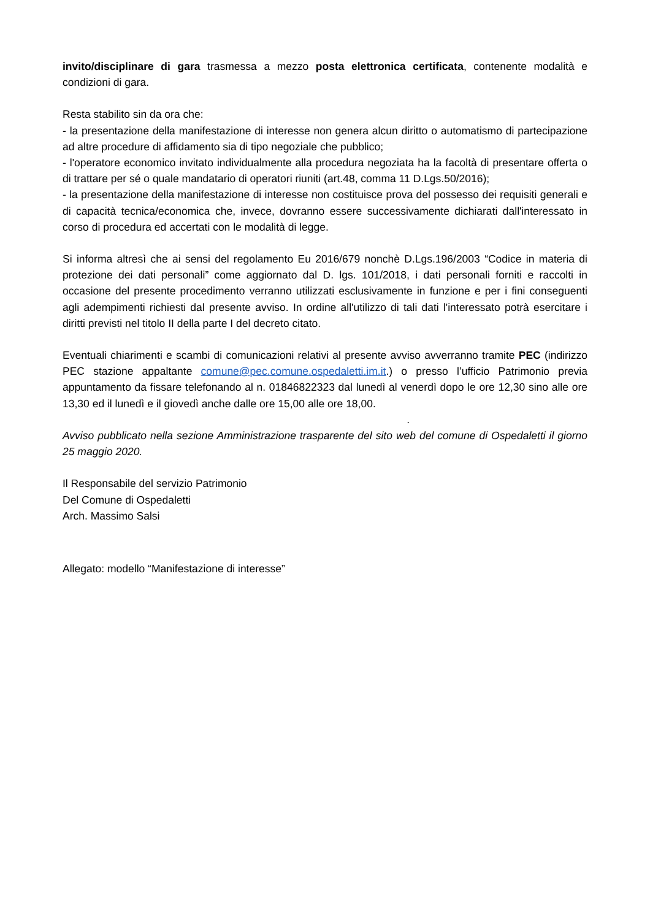invito/disciplinare di gara trasmessa a mezzo posta elettronica certificata, contenente modalità e condizioni di gara.
Resta stabilito sin da ora che:
- la presentazione della manifestazione di interesse non genera alcun diritto o automatismo di partecipazione ad altre procedure di affidamento sia di tipo negoziale che pubblico;
- l'operatore economico invitato individualmente alla procedura negoziata ha la facoltà di presentare offerta o di trattare per sé o quale mandatario di operatori riuniti (art.48, comma 11 D.Lgs.50/2016);
- la presentazione della manifestazione di interesse non costituisce prova del possesso dei requisiti generali e di capacità tecnica/economica che, invece, dovranno essere successivamente dichiarati dall'interessato in corso di procedura ed accertati con le modalità di legge.
Si informa altresì che ai sensi del regolamento Eu 2016/679 nonchè D.Lgs.196/2003 “Codice in materia di protezione dei dati personali” come aggiornato dal D. lgs. 101/2018, i dati personali forniti e raccolti in occasione del presente procedimento verranno utilizzati esclusivamente in funzione e per i fini conseguenti agli adempimenti richiesti dal presente avviso. In ordine all'utilizzo di tali dati l'interessato potrà esercitare i diritti previsti nel titolo II della parte I del decreto citato.
Eventuali chiarimenti e scambi di comunicazioni relativi al presente avviso avverranno tramite PEC (indirizzo PEC stazione appaltante comune@pec.comune.ospedaletti.im.it.) o presso l’ufficio Patrimonio previa appuntamento da fissare telefonando al n. 01846822323 dal lunedì al venerdì dopo le ore 12,30 sino alle ore 13,30 ed il lunedì e il giovedì anche dalle ore 15,00 alle ore 18,00.
.
Avviso pubblicato nella sezione Amministrazione trasparente del sito web del comune di Ospedaletti il giorno 25 maggio 2020.
Il Responsabile del servizio Patrimonio
Del Comune di Ospedaletti
Arch. Massimo Salsi
Allegato: modello “Manifestazione di interesse”